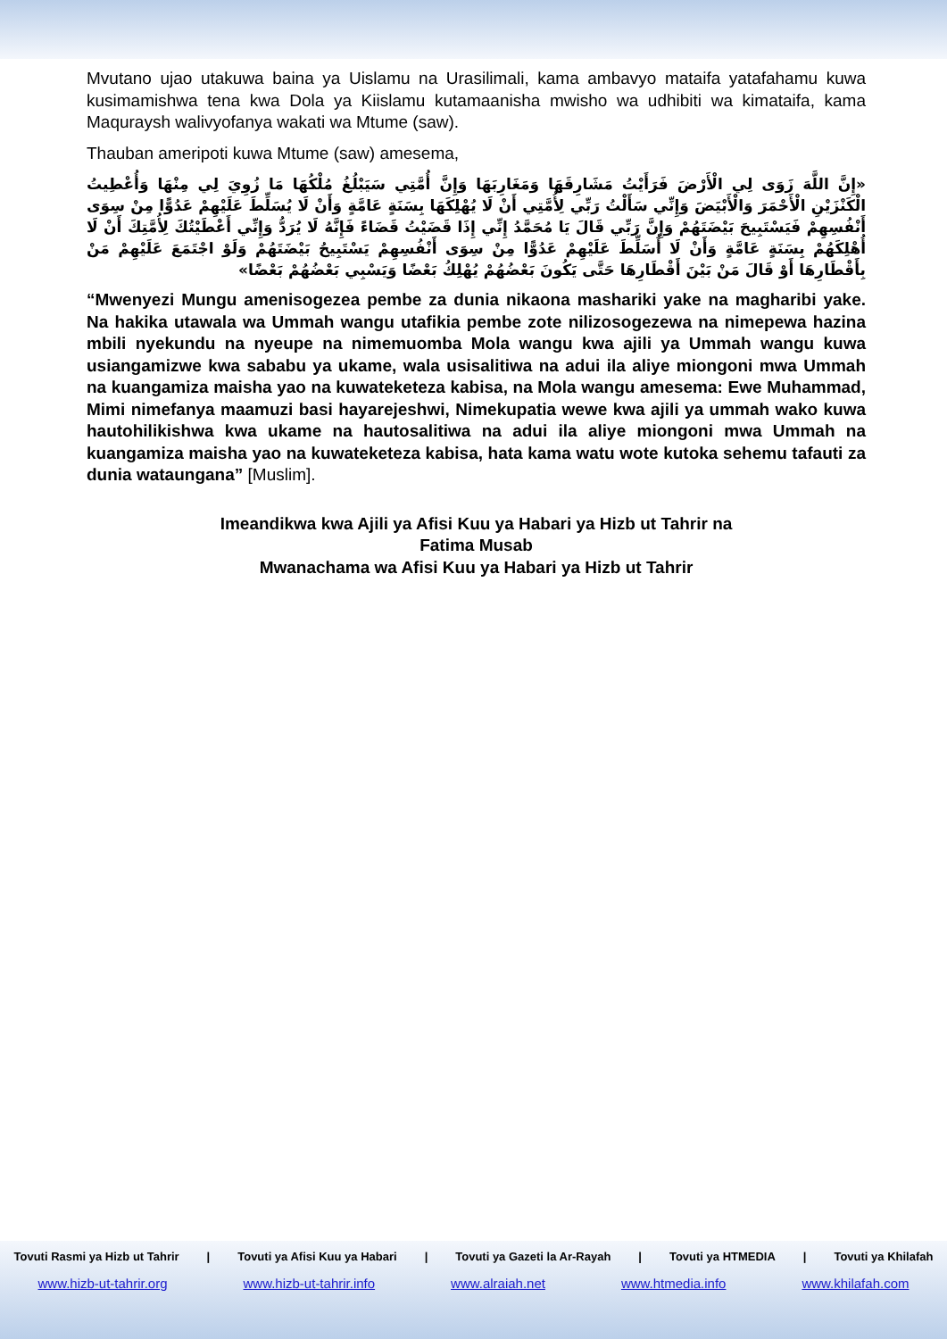Mvutano ujao utakuwa baina ya Uislamu na Urasilimali, kama ambavyo mataifa yatafahamu kuwa kusimamishwa tena kwa Dola ya Kiislamu kutamaanisha mwisho wa udhibiti wa kimataifa, kama Maquraysh walivyofanya wakati wa Mtume (saw).
Thauban ameripoti kuwa Mtume (saw) amesema,
«إِنَّ اللَّهَ زَوَى لِي الْأَرْضَ فَرَأَيْتُ مَشَارِقَهَا وَمَغَارِبَهَا وَإِنَّ أُمَّتِي سَيَبْلُغُ مُلْكُهَا مَا زُوِيَ لِي مِنْهَا وَأُعْطِيتُ الْكَنْزَيْنِ الْأَحْمَرَ وَالْأَبْيَضَ وَإِنِّي سَأَلْتُ رَبِّي لِأُمَّتِي أَنْ لَا يُهْلِكَهَا بِسَنَةٍ عَامَّةٍ وَأَنْ لَا يُسَلِّطَ عَلَيْهِمْ عَدُوًّا مِنْ سِوَى أَنْفُسِهِمْ فَيَسْتَبِيحَ بَيْضَتَهُمْ وَإِنَّ رَبِّي قَالَ يَا مُحَمَّدُ إِنِّي إِذَا قَضَيْتُ قَضَاءً فَإِنَّهُ لَا يُرَدُّ وَإِنِّي أَعْطَيْتُكَ لِأُمَّتِكَ أَنْ لَا أُهْلِكَهُمْ بِسَنَةٍ عَامَّةٍ وَأَنْ لَا أُسَلِّطَ عَلَيْهِمْ عَدُوًّا مِنْ سِوَى أَنْفُسِهِمْ يَسْتَبِيحُ بَيْضَتَهُمْ وَلَوْ اجْتَمَعَ عَلَيْهِمْ مَنْ بِأَقْطَارِهَا أَوْ قَالَ مَنْ بَيْنَ أَقْطَارِهَا حَتَّى يَكُونَ بَعْضُهُمْ يُهْلِكُ بَعْضًا وَيَسْبِي بَعْضُهُمْ بَعْضًا»
“Mwenyezi Mungu amenisogezea pembe za dunia nikaona mashariki yake na magharibi yake. Na hakika utawala wa Ummah wangu utafikia pembe zote nilizosogezewa na nimepewa hazina mbili nyekundu na nyeupe na nimemuomba Mola wangu kwa ajili ya Ummah wangu kuwa usiangamizwe kwa sababu ya ukame, wala usisalitiwa na adui ila aliye miongoni mwa Ummah na kuangamiza maisha yao na kuwateketeza kabisa, na Mola wangu amesema: Ewe Muhammad, Mimi nimefanya maamuzi basi hayarejeshwi, Nimekupatia wewe kwa ajili ya ummah wako kuwa hautohilikishwa kwa ukame na hautosalitiwa na adui ila aliye miongoni mwa Ummah na kuangamiza maisha yao na kuwateketeza kabisa, hata kama watu wote kutoka sehemu tafauti za dunia wataungana” [Muslim].
Imeandikwa kwa Ajili ya Afisi Kuu ya Habari ya Hizb ut Tahrir na
Fatima Musab
Mwanachama wa Afisi Kuu ya Habari ya Hizb ut Tahrir
Tovuti Rasmi ya Hizb ut Tahrir | Tovuti ya Afisi Kuu ya Habari | Tovuti ya Gazeti la Ar-Rayah | Tovuti ya HTMEDIA | Tovuti ya Khilafah
www.hizb-ut-tahrir.org www.hizb-ut-tahrir.info www.alraiah.net www.htmedia.info www.khilafah.com